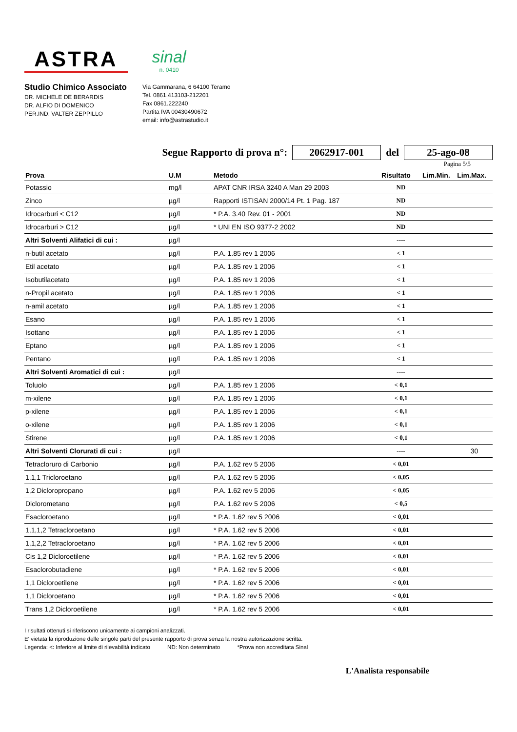ASTRA
sinal
n. 0410
Studio Chimico Associato
DR. MICHELE DE BERARDIS
DR. ALFIO DI DOMENICO
PER.IND. VALTER ZEPPILLO
Via Gammarana, 6 64100 Teramo
Tel. 0861.413103-212201
Fax 0861.222240
Partita IVA 00430490672
email: info@astrastudio.it
Segue Rapporto di prova n°: 2062917-001 del 25-ago-08
Pagina 5\5
| Prova | U.M | Metodo | Risultato | Lim.Min. | Lim.Max. |
| --- | --- | --- | --- | --- | --- |
| Potassio | mg/l | APAT CNR IRSA 3240 A Man 29 2003 | ND | | |
| Zinco | µg/l | Rapporti ISTISAN 2000/14 Pt. 1 Pag. 187 | ND | | |
| Idrocarburi < C12 | µg/l | * P.A. 3.40 Rev. 01 - 2001 | ND | | |
| Idrocarburi > C12 | µg/l | * UNI EN ISO 9377-2 2002 | ND | | |
| Altri Solventi Alifatici di cui : | µg/l | | ---- | | |
| n-butil acetato | µg/l | P.A. 1.85 rev 1 2006 | < 1 | | |
| Etil acetato | µg/l | P.A. 1.85 rev 1 2006 | < 1 | | |
| Isobutilacetato | µg/l | P.A. 1.85 rev 1 2006 | < 1 | | |
| n-Propil acetato | µg/l | P.A. 1.85 rev 1 2006 | < 1 | | |
| n-amil acetato | µg/l | P.A. 1.85 rev 1 2006 | < 1 | | |
| Esano | µg/l | P.A. 1.85 rev 1 2006 | < 1 | | |
| Isottano | µg/l | P.A. 1.85 rev 1 2006 | < 1 | | |
| Eptano | µg/l | P.A. 1.85 rev 1 2006 | < 1 | | |
| Pentano | µg/l | P.A. 1.85 rev 1 2006 | < 1 | | |
| Altri Solventi Aromatici di cui : | µg/l | | ---- | | |
| Toluolo | µg/l | P.A. 1.85 rev 1 2006 | < 0,1 | | |
| m-xilene | µg/l | P.A. 1.85 rev 1 2006 | < 0,1 | | |
| p-xilene | µg/l | P.A. 1.85 rev 1 2006 | < 0,1 | | |
| o-xilene | µg/l | P.A. 1.85 rev 1 2006 | < 0,1 | | |
| Stirene | µg/l | P.A. 1.85 rev 1 2006 | < 0,1 | | |
| Altri Solventi Clorurati di cui : | µg/l | | ---- | | 30 |
| Tetracloruro di Carbonio | µg/l | P.A. 1.62 rev 5 2006 | < 0,01 | | |
| 1,1,1 Tricloroetano | µg/l | P.A. 1.62 rev 5 2006 | < 0,05 | | |
| 1,2 Dicloropropano | µg/l | P.A. 1.62 rev 5 2006 | < 0,05 | | |
| Diclorometano | µg/l | P.A. 1.62 rev 5 2006 | < 0,5 | | |
| Esacloroetano | µg/l | * P.A. 1.62 rev 5 2006 | < 0,01 | | |
| 1,1,1,2 Tetracloroetano | µg/l | * P.A. 1.62 rev 5 2006 | < 0,01 | | |
| 1,1,2,2 Tetracloroetano | µg/l | * P.A. 1.62 rev 5 2006 | < 0,01 | | |
| Cis 1,2 Dicloroetilene | µg/l | * P.A. 1.62 rev 5 2006 | < 0,01 | | |
| Esaclorobutadiene | µg/l | * P.A. 1.62 rev 5 2006 | < 0,01 | | |
| 1,1 Dicloroetilene | µg/l | * P.A. 1.62 rev 5 2006 | < 0,01 | | |
| 1,1 Dicloroetano | µg/l | * P.A. 1.62 rev 5 2006 | < 0,01 | | |
| Trans 1,2 Dicloroetilene | µg/l | * P.A. 1.62 rev 5 2006 | < 0,01 | | |
I risultati ottenuti si riferiscono unicamente ai campioni analizzati.
E' vietata la riproduzione delle singole parti del presente rapporto di prova senza la nostra autorizzazione scritta.
Legenda: <: Inferiore al limite di rilevabilità indicato ND: Non determinato *Prova non accreditata Sinal
L'Analista responsabile